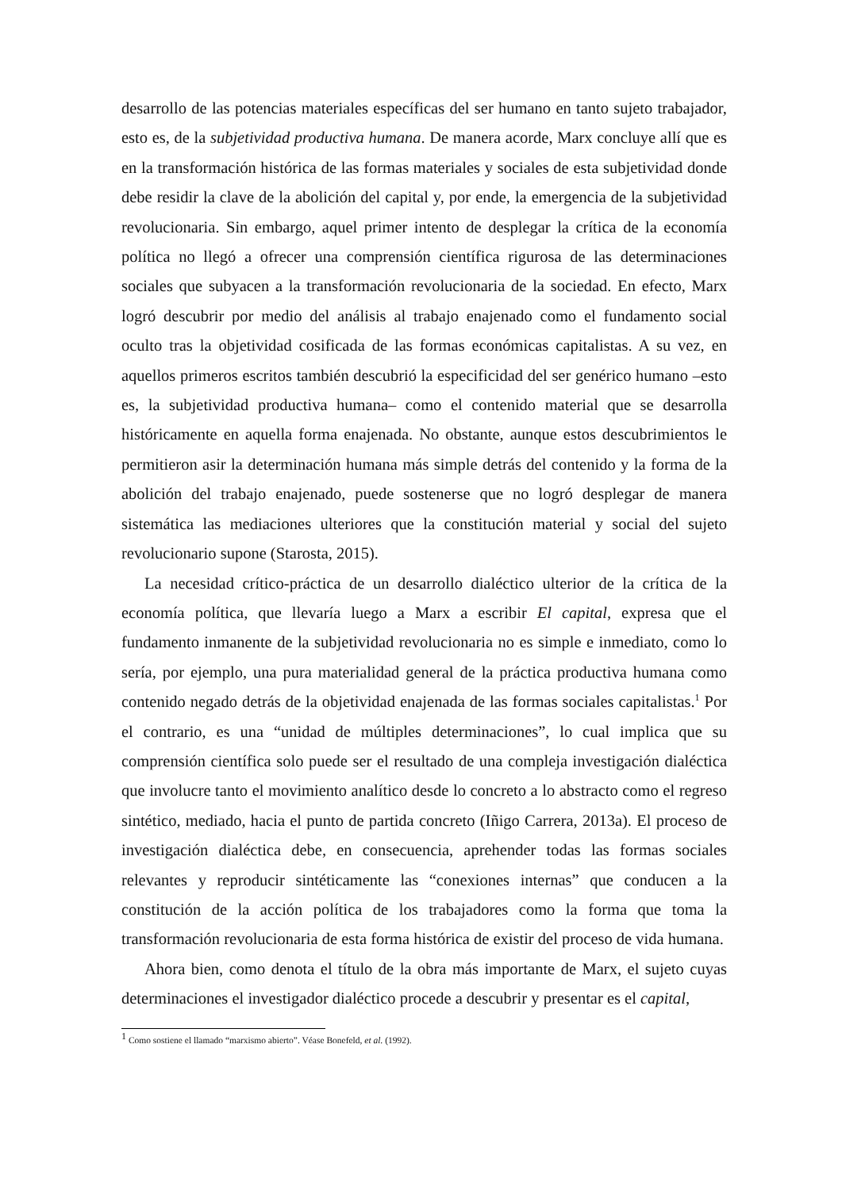desarrollo de las potencias materiales específicas del ser humano en tanto sujeto trabajador, esto es, de la subjetividad productiva humana. De manera acorde, Marx concluye allí que es en la transformación histórica de las formas materiales y sociales de esta subjetividad donde debe residir la clave de la abolición del capital y, por ende, la emergencia de la subjetividad revolucionaria. Sin embargo, aquel primer intento de desplegar la crítica de la economía política no llegó a ofrecer una comprensión científica rigurosa de las determinaciones sociales que subyacen a la transformación revolucionaria de la sociedad. En efecto, Marx logró descubrir por medio del análisis al trabajo enajenado como el fundamento social oculto tras la objetividad cosificada de las formas económicas capitalistas. A su vez, en aquellos primeros escritos también descubrió la especificidad del ser genérico humano –esto es, la subjetividad productiva humana– como el contenido material que se desarrolla históricamente en aquella forma enajenada. No obstante, aunque estos descubrimientos le permitieron asir la determinación humana más simple detrás del contenido y la forma de la abolición del trabajo enajenado, puede sostenerse que no logró desplegar de manera sistemática las mediaciones ulteriores que la constitución material y social del sujeto revolucionario supone (Starosta, 2015).
La necesidad crítico-práctica de un desarrollo dialéctico ulterior de la crítica de la economía política, que llevaría luego a Marx a escribir El capital, expresa que el fundamento inmanente de la subjetividad revolucionaria no es simple e inmediato, como lo sería, por ejemplo, una pura materialidad general de la práctica productiva humana como contenido negado detrás de la objetividad enajenada de las formas sociales capitalistas.<sup>1</sup> Por el contrario, es una “unidad de múltiples determinaciones”, lo cual implica que su comprensión científica solo puede ser el resultado de una compleja investigación dialéctica que involucre tanto el movimiento analítico desde lo concreto a lo abstracto como el regreso sintético, mediado, hacia el punto de partida concreto (Iñigo Carrera, 2013a). El proceso de investigación dialéctica debe, en consecuencia, aprehender todas las formas sociales relevantes y reproducir sintéticamente las “conexiones internas” que conducen a la constitución de la acción política de los trabajadores como la forma que toma la transformación revolucionaria de esta forma histórica de existir del proceso de vida humana.
Ahora bien, como denota el título de la obra más importante de Marx, el sujeto cuyas determinaciones el investigador dialéctico procede a descubrir y presentar es el capital,
<sup>1</sup> Como sostiene el llamado “marxismo abierto”. Véase Bonefeld, et al. (1992).